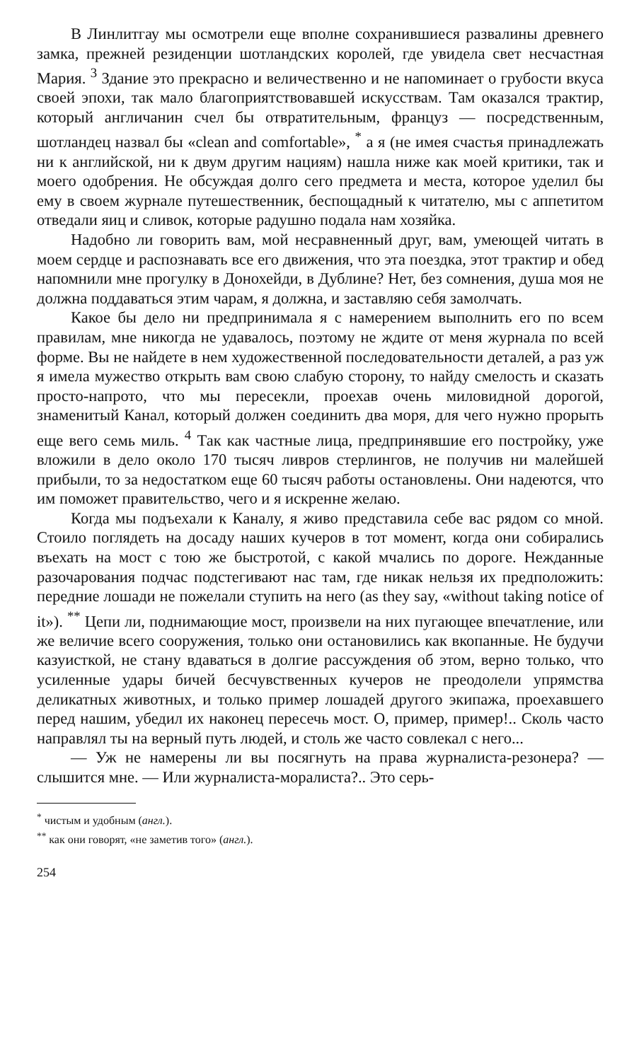В Линлитгау мы осмотрели еще вполне сохранившиеся развалины древнего замка, прежней резиденции шотландских королей, где увидела свет несчастная Мария. <sup>3</sup> Здание это прекрасно и величественно и не напоминает о грубости вкуса своей эпохи, так мало благоприятствовавшей искусствам. Там оказался трактир, который англичанин счел бы отвратительным, француз — посредственным, шотландец назвал бы «clean and comfortable», <sup>*</sup> а я (не имея счастья принадлежать ни к английской, ни к двум другим нациям) нашла ниже как моей критики, так и моего одобрения. Не обсуждая долго сего предмета и места, которое уделил бы ему в своем журнале путешественник, беспощадный к читателю, мы с аппетитом отведали яиц и сливок, которые радушно подала нам хозяйка.
Надобно ли говорить вам, мой несравненный друг, вам, умеющей читать в моем сердце и распознавать все его движения, что эта поездка, этот трактир и обед напомнили мне прогулку в Донохейди, в Дублине? Нет, без сомнения, душа моя не должна поддаваться этим чарам, я должна, и заставляю себя замолчать.
Какое бы дело ни предпринимала я с намерением выполнить его по всем правилам, мне никогда не удавалось, поэтому не ждите от меня журнала по всей форме. Вы не найдете в нем художественной последовательности деталей, а раз уж я имела мужество открыть вам свою слабую сторону, то найду смелость и сказать просто-напрото, что мы пересекли, проехав очень миловидной дорогой, знаменитый Канал, который должен соединить два моря, для чего нужно прорыть еще вего семь миль. <sup>4</sup> Так как частные лица, предпринявшие его постройку, уже вложили в дело около 170 тысяч ливров стерлингов, не получив ни малейшей прибыли, то за недостатком еще 60 тысяч работы остановлены. Они надеются, что им поможет правительство, чего и я искренне желаю.
Когда мы подъехали к Каналу, я живо представила себе вас рядом со мной. Стоило поглядеть на досаду наших кучеров в тот момент, когда они собирались въехать на мост с тою же быстротой, с какой мчались по дороге. Нежданные разочарования подчас подстегивают нас там, где никак нельзя их предположить: передние лошади не пожелали ступить на него (as they say, «without taking notice of it»). <sup>**</sup> Цепи ли, поднимающие мост, произвели на них пугающее впечатление, или же величие всего сооружения, только они остановились как вкопанные. Не будучи казуисткой, не стану вдаваться в долгие рассуждения об этом, верно только, что усиленные удары бичей бесчувственных кучеров не преодолели упрямства деликатных животных, и только пример лошадей другого экипажа, проехавшего перед нашим, убедил их наконец пересечь мост. О, пример, пример!.. Сколь часто направлял ты на верный путь людей, и столь же часто совлекал с него...
— Уж не намерены ли вы посягнуть на права журналиста-резонера? — слышится мне. — Или журналиста-моралиста?.. Это серь-
<sup>*</sup> чистым и удобным (англ.).
<sup>**</sup> как они говорят, «не заметив того» (англ.).
254